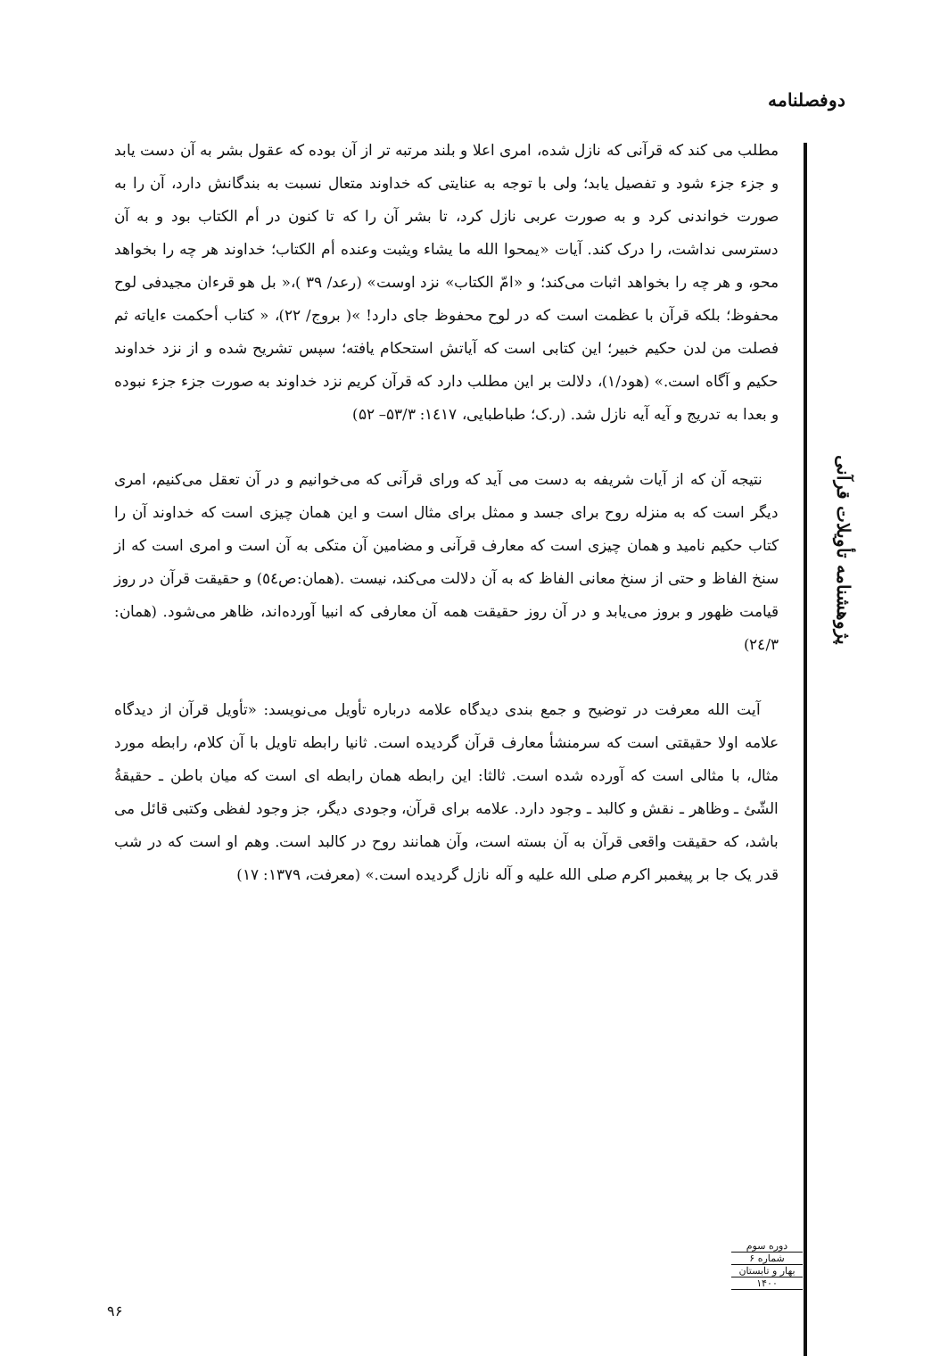دوفصلنامه
مطلب می کند که قرآنی که نازل شده، امری اعلا و بلند مرتبه تر از آن بوده که عقول بشر به آن دست یابد و جزء جزء شود و تفصیل یابد؛ ولی با توجه به عنایتی که خداوند متعال نسبت به بندگانش دارد، آن را به صورت خواندنی کرد و به صورت عربی نازل کرد، تا بشر آن را که تا کنون در أم الکتاب بود و به آن دسترسی نداشت، را درک کند. آیات «یمحوا الله ما یشاء ویثبت وعنده أم الکتاب؛ خداوند هر چه را بخواهد محو، و هر چه را بخواهد اثبات می‌کند؛ و «امّ الکتاب» نزد اوست» (رعد/ ۳۹ )،« بل هو قرءان مجیدفی لوح محفوظ؛ بلکه قرآن با عظمت است که در لوح محفوظ جای دارد! »( بروج/ ۲۲)، « کتاب أحکمت ءایاته ثم فصلت من لدن حکیم خبیر؛ این کتابی است که آیاتش استحکام یافته؛ سپس تشریح شده و از نزد خداوند حکیم و آگاه است.» (هود/۱)، دلالت بر این مطلب دارد که قرآن کریم نزد خداوند به صورت جزء جزء نبوده و بعدا به تدریج و آیه آیه نازل شد. (ر.ک؛ طباطبایی، ۱٤۱۷: ۵۳/۳– ۵۲)
نتیجه آن که از آیات شریفه به دست می آید که ورای قرآنی که می‌خوانیم و در آن تعقل می‌کنیم، امری دیگر است که به منزله روح برای جسد و ممثل برای مثال است و این همان چیزی است که خداوند آن را کتاب حکیم نامید و همان چیزی است که معارف قرآنی و مضامین آن متکی به آن است و امری است که از سنخ الفاظ و حتی از سنخ معانی الفاظ که به آن دلالت می‌کند، نیست .(همان:ص٥٤) و حقیقت قرآن در روز قیامت ظهور و بروز می‌یابد و در آن روز حقیقت همه آن معارفی که انبیا آورده‌اند، ظاهر می‌شود. (همان: ۲٤/۳)
آیت الله معرفت در توضیح و جمع بندی دیدگاه علامه درباره تأویل می‌نویسد: «تأویل قرآن از دیدگاه علامه اولا حقیقتی است که سرمنشأ معارف قرآن گردیده است. ثانیا رابطه تاویل با آن کلام، رابطه مورد مثال، با مثالی است که آورده شده است. ثالثا: این رابطه همان رابطه ای است که میان باطن ـ حقیقةُ الشّئ ـ وظاهر ـ نقش و کالبد ـ وجود دارد. علامه برای قرآن، وجودی دیگر، جز وجود لفظی وکتبی قائل می باشد، که حقیقت واقعی قرآن به آن بسته است، وآن همانند روح در کالبد است. وهم او است که در شب قدر یک جا بر پیغمبر اکرم صلی الله علیه و آله نازل گردیده است.» (معرفت، ۱۳۷۹: ۱۷)
پژوهشنامه تأویلات قرآنی
دوره سوم
شماره ۶
بهار و تابستان
۱۴۰۰
۹۶